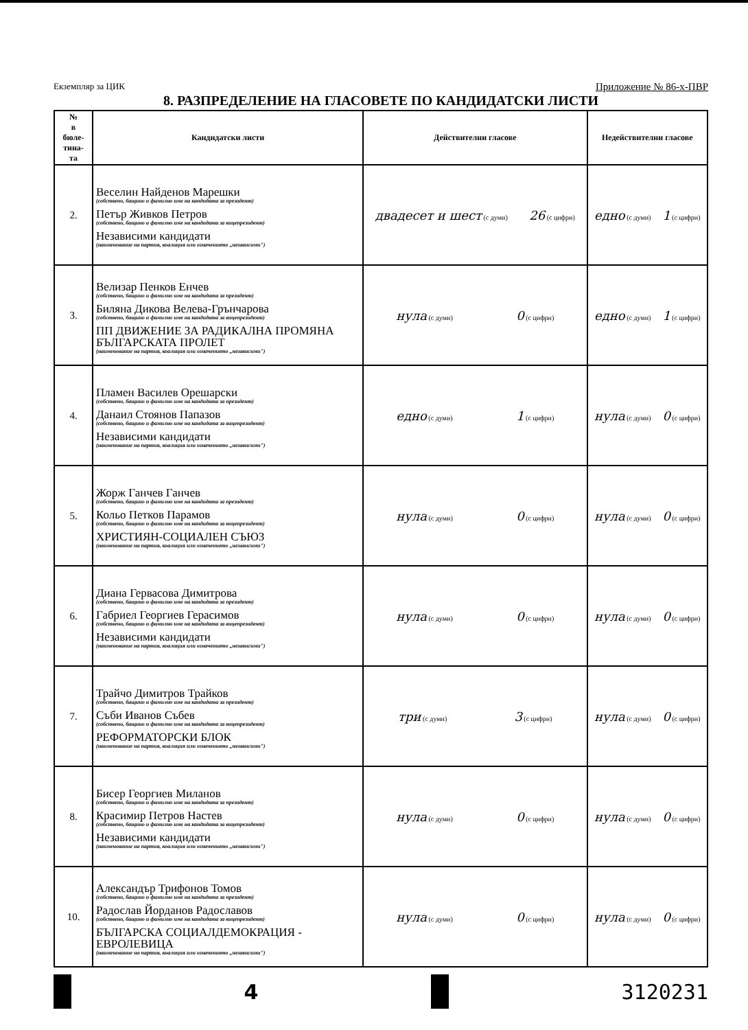Екземпляр за ЦИК Приложение № 86-х-ПВР
8. РАЗПРЕДЕЛЕНИЕ НА ГЛАСОВЕТЕ ПО КАНДИДАТСКИ ЛИСТИ
| № в бюле- тина- та | Кандидатски листи | Действителни гласове | Недействителни гласове |
| --- | --- | --- | --- |
| 2. | Веселин Найденов Марешки (собствено, бащино и фамилно име на кандидата за президент) Петър Живков Петров (собствено, бащино и фамилно име на кандидата за вицепрезидент) Независими кандидати (наименование на партия, коалиция или означението „независими") | двадесет и шест (с думи) 26 (с цифри) | едно (с думи) 1 (с цифри) |
| 3. | Велизар Пенков Енчев (собствено, бащино и фамилно име на кандидата за президент) Биляна Дикова Велева-Грънчарова (собствено, бащино и фамилно име на кандидата за вицепрезидент) ПП ДВИЖЕНИЕ ЗА РАДИКАЛНА ПРОМЯНА БЪЛГАРСКАТА ПРОЛЕТ (наименование на партия, коалиция или означението „независими") | нула (с думи) 0 (с цифри) | едно (с думи) 1 (с цифри) |
| 4. | Пламен Василев Орешарски (собствено, бащино и фамилно име на кандидата за президент) Данаил Стоянов Папазов (собствено, бащино и фамилно име на кандидата за вицепрезидент) Независими кандидати (наименование на партия, коалиция или означението „независими") | едно (с думи) 1 (с цифри) | нула (с думи) 0 (с цифри) |
| 5. | Жорж Ганчев Ганчев (собствено, бащино и фамилно име на кандидата за президент) Кольо Петков Парамов (собствено, бащино и фамилно име на кандидата за вицепрезидент) ХРИСТИЯН-СОЦИАЛЕН СЪЮЗ (наименование на партия, коалиция или означението „независими") | нула (с думи) 0 (с цифри) | нула (с думи) 0 (с цифри) |
| 6. | Диана Гервасова Димитрова (собствено, бащино и фамилно име на кандидата за президент) Габриел Георгиев Герасимов (собствено, бащино и фамилно име на кандидата за вицепрезидент) Независими кандидати (наименование на партия, коалиция или означението „независими") | нула (с думи) 0 (с цифри) | нула (с думи) 0 (с цифри) |
| 7. | Трайчо Димитров Трайков (собствено, бащино и фамилно име на кандидата за президент) Съби Иванов Събев (собствено, бащино и фамилно име на кандидата за вицепрезидент) РЕФОРМАТОРСКИ БЛОК (наименование на партия, коалиция или означението „независими") | три (с думи) 3 (с цифри) | нула (с думи) 0 (с цифри) |
| 8. | Бисер Георгиев Миланов (собствено, бащино и фамилно име на кандидата за президент) Красимир Петров Настев (собствено, бащино и фамилно име на кандидата за вицепрезидент) Независими кандидати (наименование на партия, коалиция или означението „независими") | нула (с думи) 0 (с цифри) | нула (с думи) 0 (с цифри) |
| 10. | Александър Трифонов Томов (собствено, бащино и фамилно име на кандидата за президент) Радослав Йорданов Радославов (собствено, бащино и фамилно име на кандидата за вицепрезидент) БЪЛГАРСКА СОЦИАЛДЕМОКРАЦИЯ - ЕВРОЛЕВИЦА (наименование на партия, коалиция или означението „независими") | нула (с думи) 0 (с цифри) | нула (с думи) 0 (с цифри) |
4 3120231